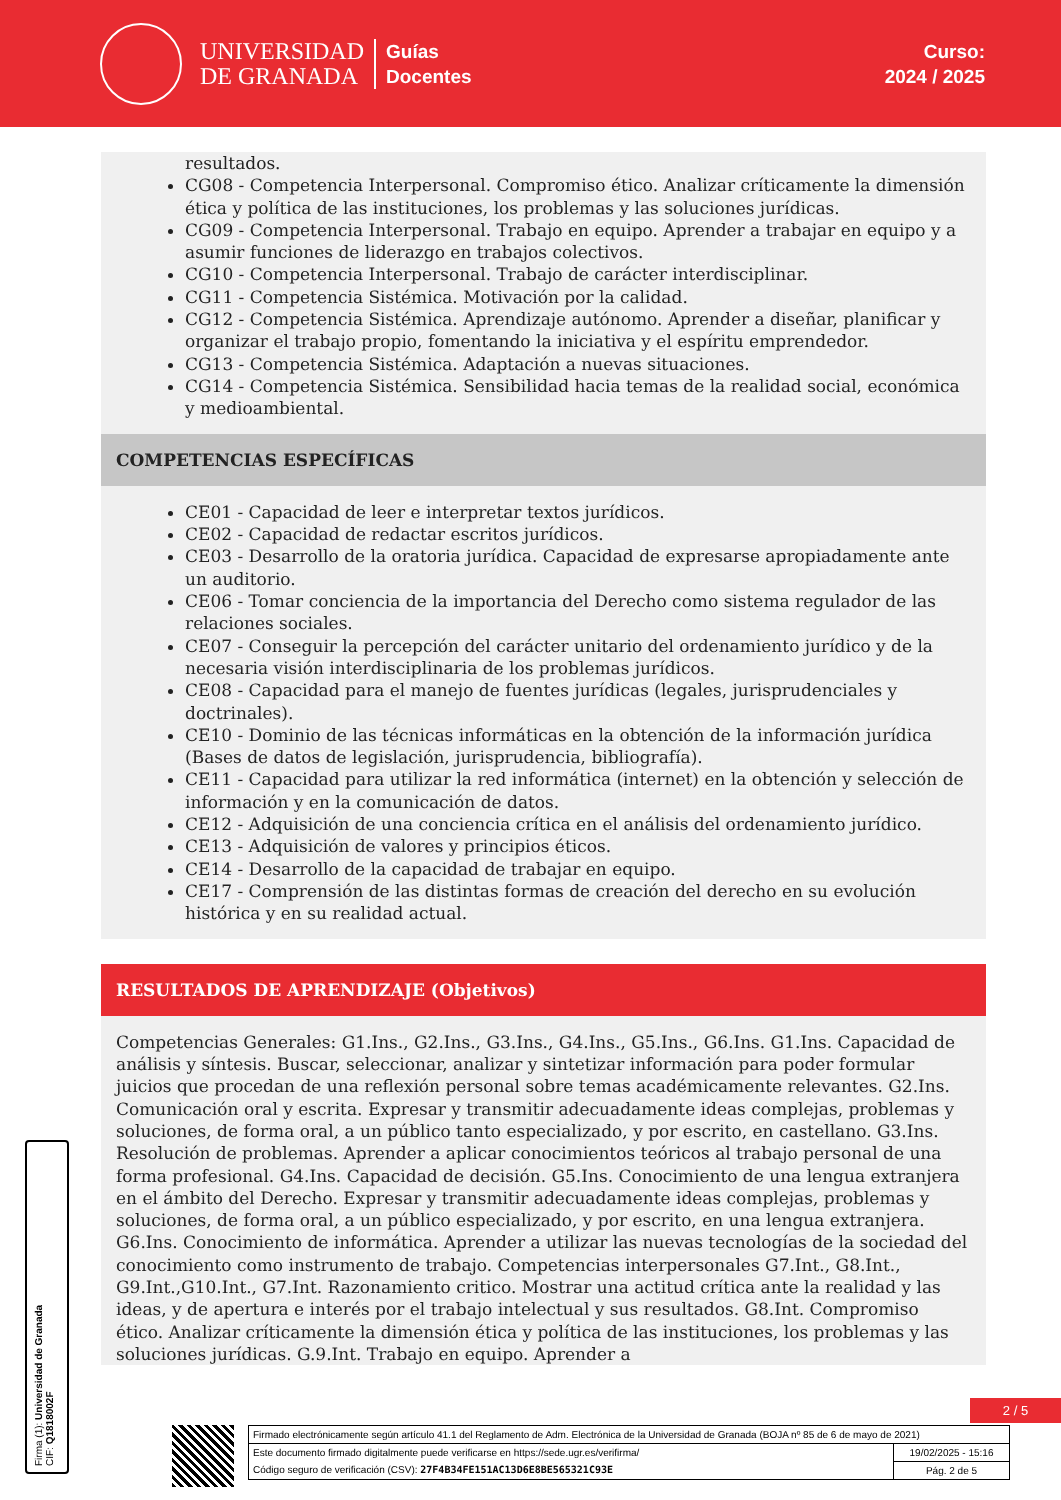UNIVERSIDAD
DE GRANADA
Guías
Docentes
Curso:
2024 / 2025
resultados.
CG08 - Competencia Interpersonal. Compromiso ético. Analizar críticamente la dimensión ética y política de las instituciones, los problemas y las soluciones jurídicas.
CG09 - Competencia Interpersonal. Trabajo en equipo. Aprender a trabajar en equipo y a asumir funciones de liderazgo en trabajos colectivos.
CG10 - Competencia Interpersonal. Trabajo de carácter interdisciplinar.
CG11 - Competencia Sistémica. Motivación por la calidad.
CG12 - Competencia Sistémica. Aprendizaje autónomo. Aprender a diseñar, planificar y organizar el trabajo propio, fomentando la iniciativa y el espíritu emprendedor.
CG13 - Competencia Sistémica. Adaptación a nuevas situaciones.
CG14 - Competencia Sistémica. Sensibilidad hacia temas de la realidad social, económica y medioambiental.
COMPETENCIAS ESPECÍFICAS
CE01 - Capacidad de leer e interpretar textos jurídicos.
CE02 - Capacidad de redactar escritos jurídicos.
CE03 - Desarrollo de la oratoria jurídica. Capacidad de expresarse apropiadamente ante un auditorio.
CE06 - Tomar conciencia de la importancia del Derecho como sistema regulador de las relaciones sociales.
CE07 - Conseguir la percepción del carácter unitario del ordenamiento jurídico y de la necesaria visión interdisciplinaria de los problemas jurídicos.
CE08 - Capacidad para el manejo de fuentes jurídicas (legales, jurisprudenciales y doctrinales).
CE10 - Dominio de las técnicas informáticas en la obtención de la información jurídica (Bases de datos de legislación, jurisprudencia, bibliografía).
CE11 - Capacidad para utilizar la red informática (internet) en la obtención y selección de información y en la comunicación de datos.
CE12 - Adquisición de una conciencia crítica en el análisis del ordenamiento jurídico.
CE13 - Adquisición de valores y principios éticos.
CE14 - Desarrollo de la capacidad de trabajar en equipo.
CE17 - Comprensión de las distintas formas de creación del derecho en su evolución histórica y en su realidad actual.
RESULTADOS DE APRENDIZAJE (Objetivos)
Competencias Generales: G1.Ins., G2.Ins., G3.Ins., G4.Ins., G5.Ins., G6.Ins. G1.Ins. Capacidad de análisis y síntesis. Buscar, seleccionar, analizar y sintetizar información para poder formular juicios que procedan de una reflexión personal sobre temas académicamente relevantes. G2.Ins. Comunicación oral y escrita. Expresar y transmitir adecuadamente ideas complejas, problemas y soluciones, de forma oral, a un público tanto especializado, y por escrito, en castellano. G3.Ins. Resolución de problemas. Aprender a aplicar conocimientos teóricos al trabajo personal de una forma profesional. G4.Ins. Capacidad de decisión. G5.Ins. Conocimiento de una lengua extranjera en el ámbito del Derecho. Expresar y transmitir adecuadamente ideas complejas, problemas y soluciones, de forma oral, a un público especializado, y por escrito, en una lengua extranjera. G6.Ins. Conocimiento de informática. Aprender a utilizar las nuevas tecnologías de la sociedad del conocimiento como instrumento de trabajo. Competencias interpersonales G7.Int., G8.Int., G9.Int.,G10.Int., G7.Int. Razonamiento critico. Mostrar una actitud crítica ante la realidad y las ideas, y de apertura e interés por el trabajo intelectual y sus resultados. G8.Int. Compromiso ético. Analizar críticamente la dimensión ética y política de las instituciones, los problemas y las soluciones jurídicas. G.9.Int. Trabajo en equipo. Aprender a
Firma (1): Universidad de Granada
CIF: Q1818002F
2 / 5
Firmado electrónicamente según artículo 41.1 del Reglamento de Adm. Electrónica de la Universidad de Granada (BOJA nº 85 de 6 de mayo de 2021)
Este documento firmado digitalmente puede verificarse en https://sede.ugr.es/verifirma/
Código seguro de verificación (CSV): 27F4B34FE151AC13D6E8BE565321C93E
19/02/2025 - 15:16
Pág. 2 de 5